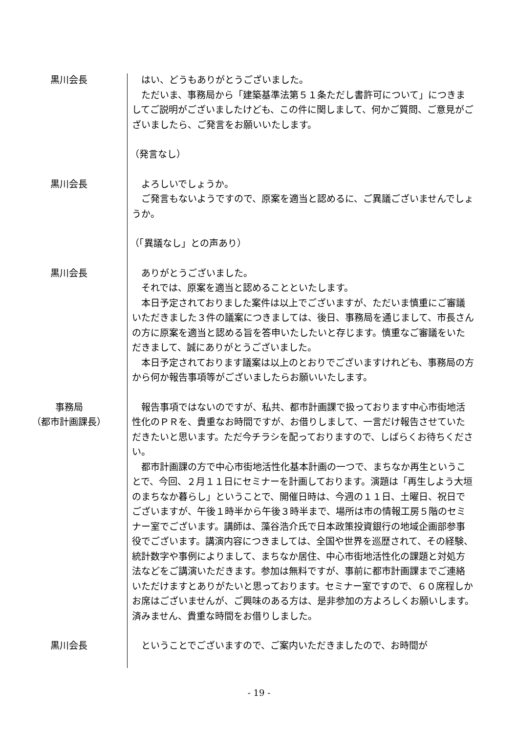黒川会長 はい、どうもありがとうございました。
ただいま、事務局から「建築基準法第５１条ただし書許可について」につきましてご説明がございましたけども、この件に関しまして、何かご質問、ご意見がございましたら、ご発言をお願いいたします。
（発言なし）
黒川会長 よろしいでしょうか。
ご発言もないようですので、原案を適当と認めるに、ご異議ございませんでしょうか。
（「異議なし」との声あり）
黒川会長 ありがとうございました。
それでは、原案を適当と認めることといたします。
本日予定されておりました案件は以上でございますが、ただいま慎重にご審議いただきました３件の議案につきましては、後日、事務局を通じまして、市長さんの方に原案を適当と認める旨を答申いたしたいと存じます。慎重なご審議をいただきまして、誠にありがとうございました。
本日予定されております議案は以上のとおりでございますけれども、事務局の方から何か報告事項等がございましたらお願いいたします。
事務局
（都市計画課長）
報告事項ではないのですが、私共、都市計画課で扱っております中心市街地活性化のＰＲを、貴重なお時間ですが、お借りしまして、一言だけ報告させていただきたいと思います。ただ今チラシを配っておりますので、しばらくお待ちください。
都市計画課の方で中心市街地活性化基本計画の一つで、まちなか再生ということで、今回、２月１１日にセミナーを計画しております。演題は「再生しよう大垣のまちなか暮らし」ということで、開催日時は、今週の１１日、土曜日、祝日でございますが、午後１時半から午後３時半まで、場所は市の情報工房５階のセミナー室でございます。講師は、藻谷浩介氏で日本政策投資銀行の地域企画部参事役でございます。講演内容につきましては、全国や世界を巡歴されて、その経験、統計数字や事例によりまして、まちなか居住、中心市街地活性化の課題と対処方法などをご講演いただきます。参加は無料ですが、事前に都市計画課までご連絡いただけますとありがたいと思っております。セミナー室ですので、６０席程しかお席はございませんが、ご興味のある方は、是非参加の方よろしくお願いします。済みません、貴重な時間をお借りしました。
黒川会長 ということでございますので、ご案内いただきましたので、お時間が
- 19 -